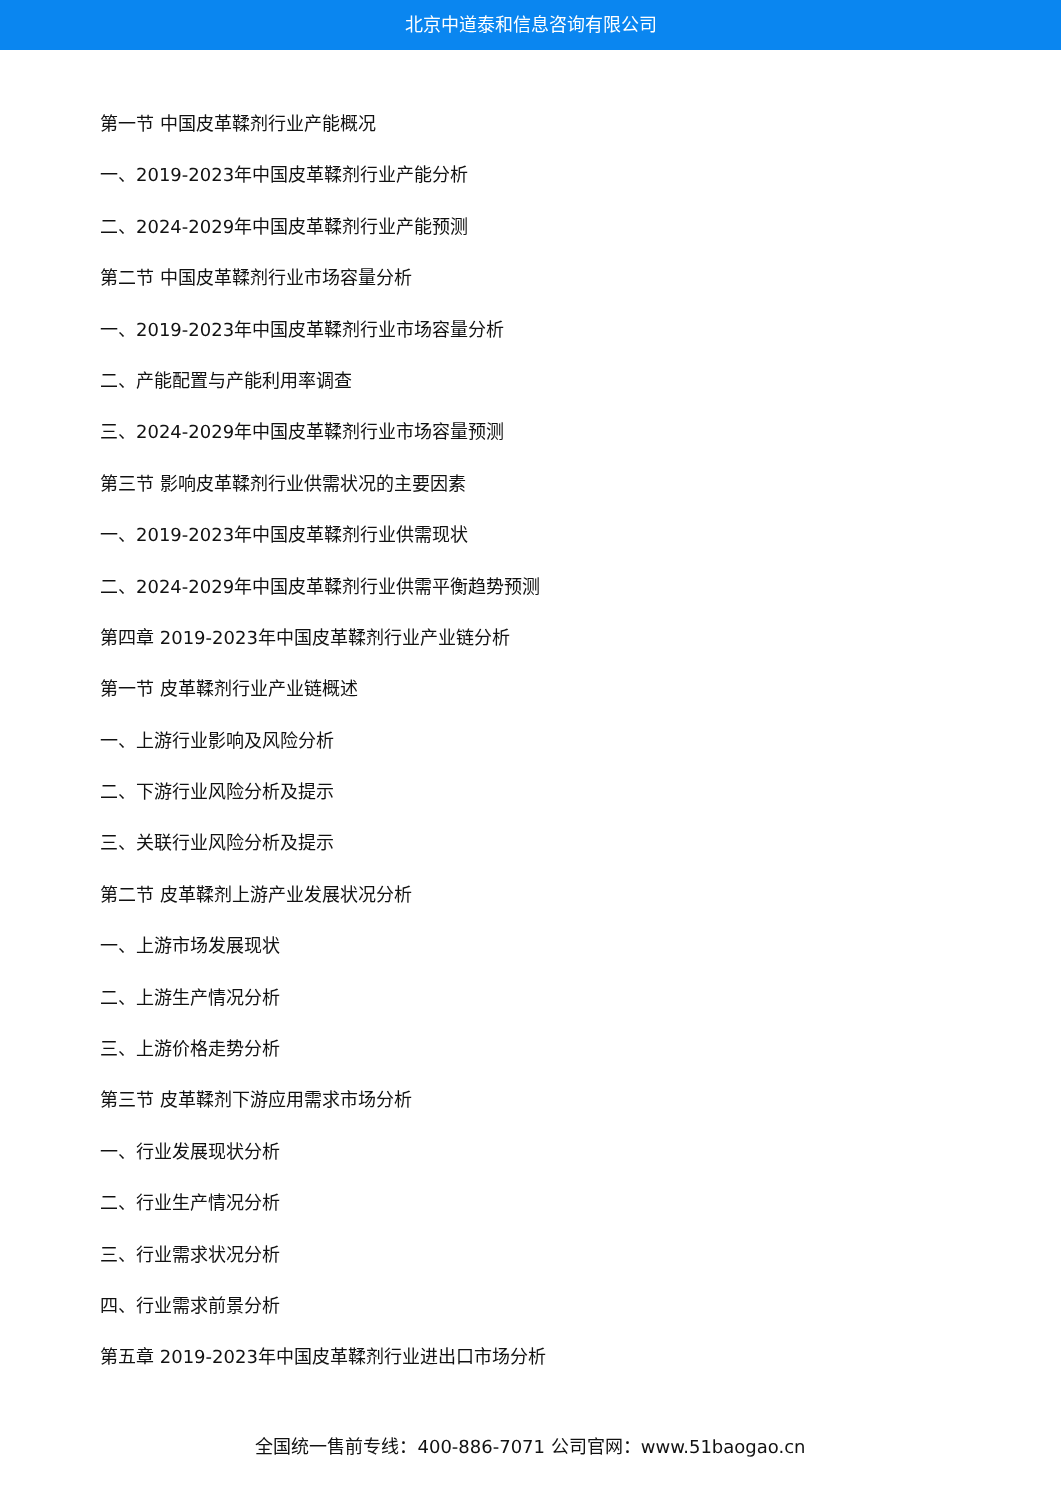北京中道泰和信息咨询有限公司
第一节 中国皮革鞣剂行业产能概况
一、2019-2023年中国皮革鞣剂行业产能分析
二、2024-2029年中国皮革鞣剂行业产能预测
第二节 中国皮革鞣剂行业市场容量分析
一、2019-2023年中国皮革鞣剂行业市场容量分析
二、产能配置与产能利用率调查
三、2024-2029年中国皮革鞣剂行业市场容量预测
第三节 影响皮革鞣剂行业供需状况的主要因素
一、2019-2023年中国皮革鞣剂行业供需现状
二、2024-2029年中国皮革鞣剂行业供需平衡趋势预测
第四章 2019-2023年中国皮革鞣剂行业产业链分析
第一节 皮革鞣剂行业产业链概述
一、上游行业影响及风险分析
二、下游行业风险分析及提示
三、关联行业风险分析及提示
第二节 皮革鞣剂上游产业发展状况分析
一、上游市场发展现状
二、上游生产情况分析
三、上游价格走势分析
第三节 皮革鞣剂下游应用需求市场分析
一、行业发展现状分析
二、行业生产情况分析
三、行业需求状况分析
四、行业需求前景分析
第五章 2019-2023年中国皮革鞣剂行业进出口市场分析
全国统一售前专线：400-886-7071 公司官网：www.51baogao.cn